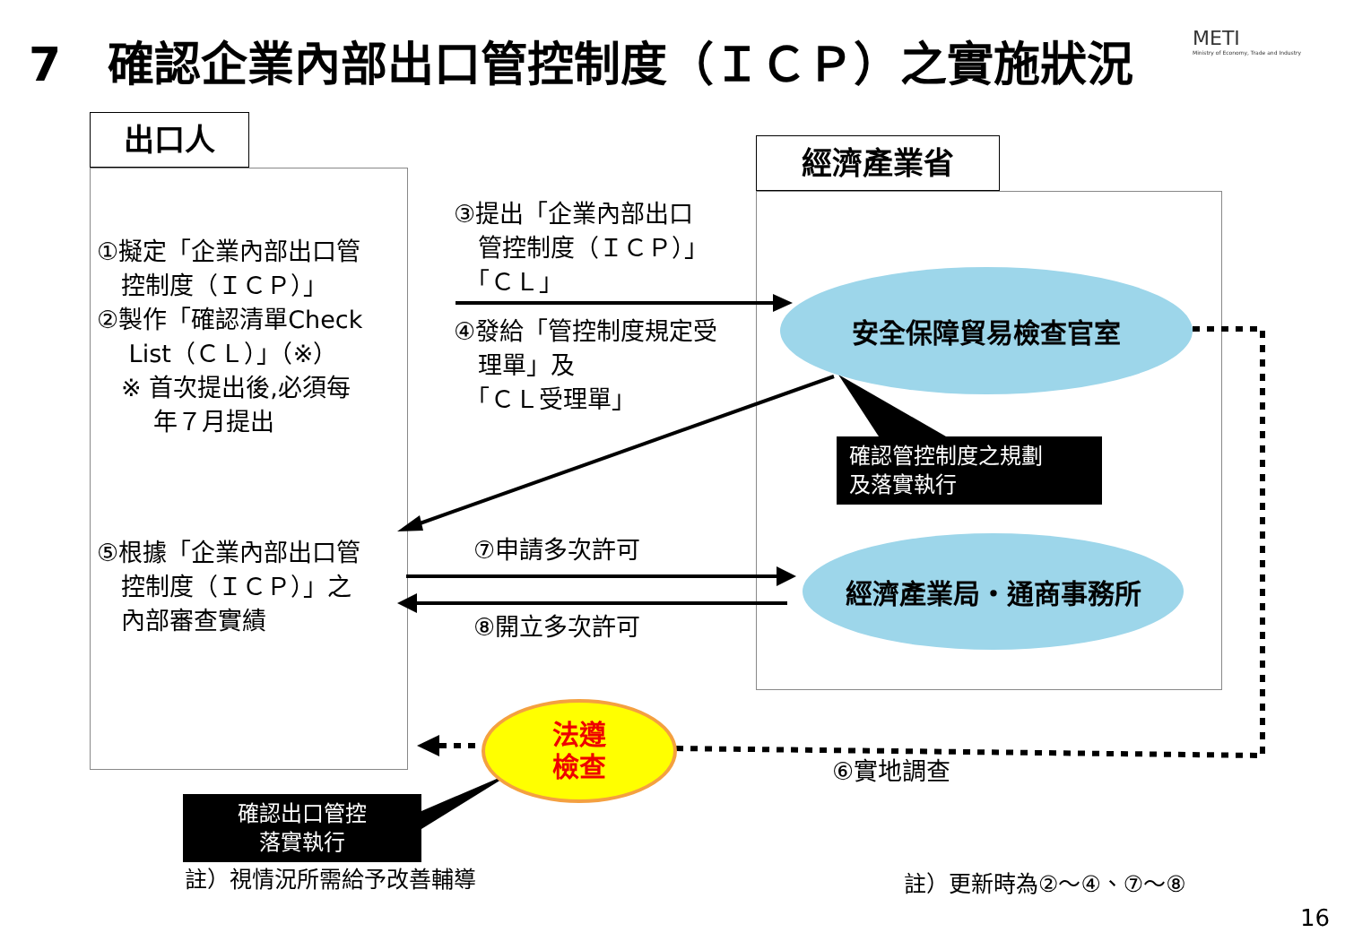7　確認企業內部出口管控制度（ＩＣＰ）之實施狀況
METI
Ministry of Economy, Trade and Industry
出口人
經濟產業省
安全保障貿易檢查官室
經濟產業局・通商事務所
法遵
檢查
①擬定「企業內部出口管
　控制度（ＩＣＰ）」
②製作「確認清單Check
　 List（ＣＬ）」（※）
　※ 首次提出後,必須每
　　 年７月提出
③提出「企業內部出口
　管控制度（ＩＣＰ）」
　「ＣＬ」
④發給「管控制度規定受
　理單」及
　「ＣＬ受理單」
確認管控制度之規劃
及落實執行
⑤根據「企業內部出口管
　控制度（ＩＣＰ）」之
　內部審查實績
⑦申請多次許可
⑧開立多次許可
⑥實地調查
確認出口管控
落實執行
註）視情況所需給予改善輔導 註）更新時為②～④、⑦～⑧
16